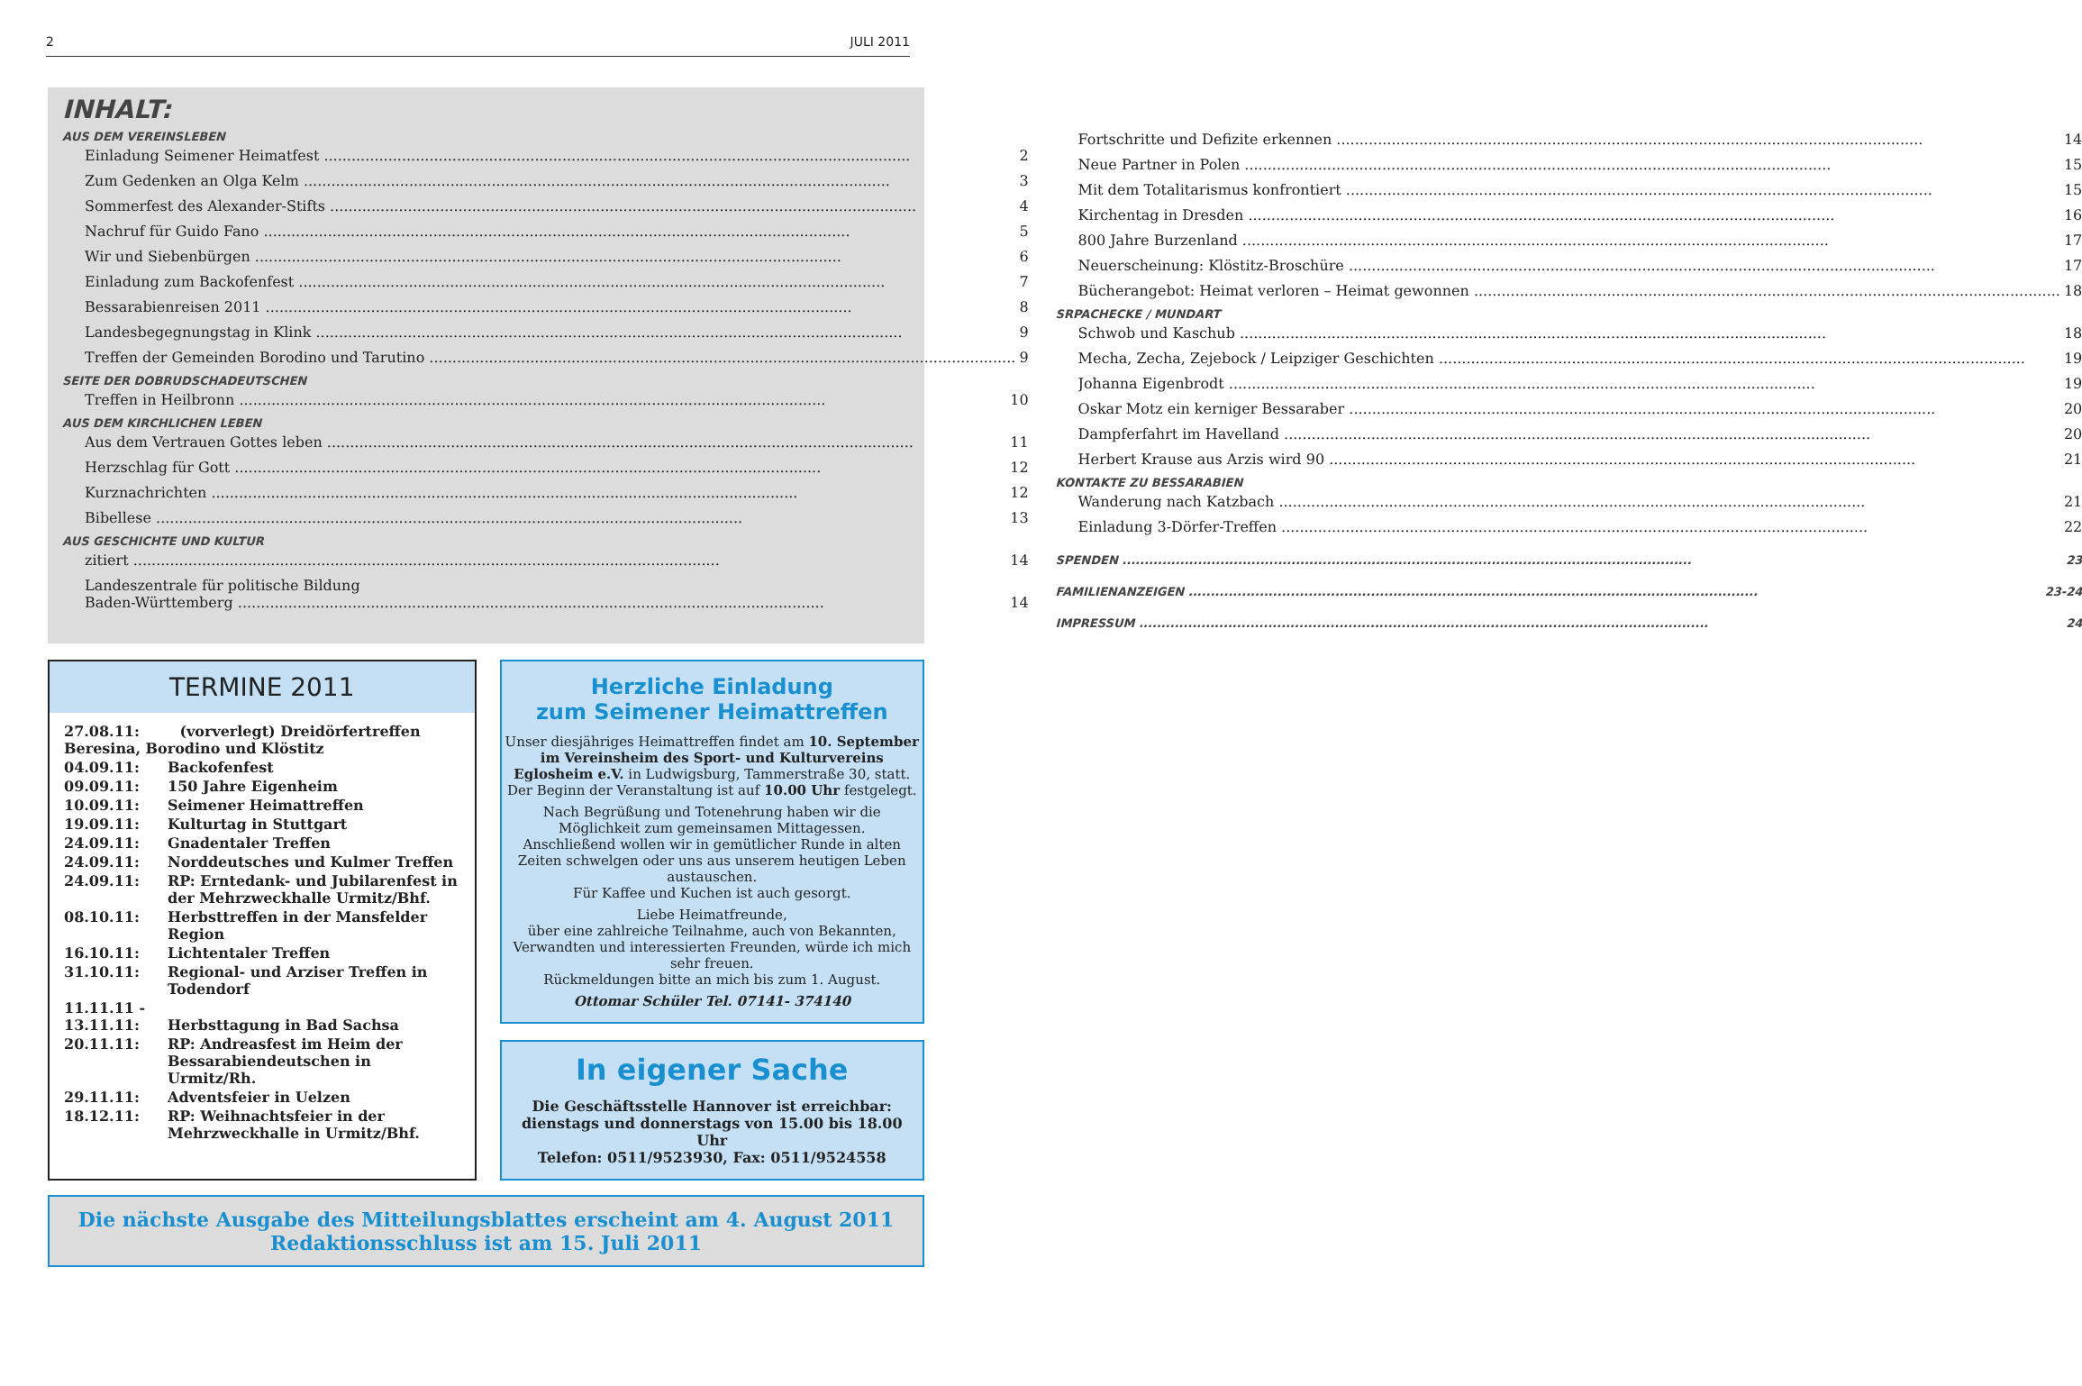2 JULI 2011
INHALT:
AUS DEM VEREINSLEBEN
Einladung Seimener Heimatfest 2
Zum Gedenken an Olga Kelm 3
Sommerfest des Alexander-Stifts 4
Nachruf für Guido Fano 5
Wir und Siebenbürgen 6
Einladung zum Backofenfest 7
Bessarabienreisen 2011 8
Landesbegegnungstag in Klink 9
Treffen der Gemeinden Borodino und Tarutino 9
SEITE DER DOBRUDSCHADEUTSCHEN
Treffen in Heilbronn 10
AUS DEM KIRCHLICHEN LEBEN
Aus dem Vertrauen Gottes leben 11
Herzschlag für Gott 12
Kurznachrichten 12
Bibellese 13
AUS GESCHICHTE UND KULTUR
zitiert 14
Landeszentrale für politische Bildung
Baden-Württemberg 14
Fortschritte und Defizite erkennen 14
Neue Partner in Polen 15
Mit dem Totalitarismus konfrontiert 15
Kirchentag in Dresden 16
800 Jahre Burzenland 17
Neuerscheinung: Klöstitz-Broschüre 17
Bücherangebot: Heimat verloren – Heimat gewonnen 18
SRPACHECKE / MUNDART
Schwob und Kaschub 18
Mecha, Zecha, Zejebock / Leipziger Geschichten 19
Johanna Eigenbrodt 19
Oskar Motz ein kerniger Bessaraber 20
Dampferfahrt im Havelland 20
Herbert Krause aus Arzis wird 90 21
KONTAKTE ZU BESSARABIEN
Wanderung nach Katzbach 21
Einladung 3-Dörfer-Treffen 22
SPENDEN 23
FAMILIENANZEIGEN 23-24
IMPRESSUM 24
TERMINE 2011
| 27.08.11: (vorverlegt) Dreidörfertreffen Beresina, Borodino und Klöstitz | |
| 04.09.11: | Backofenfest |
| 09.09.11: | 150 Jahre Eigenheim |
| 10.09.11: | Seimener Heimattreffen |
| 19.09.11: | Kulturtag in Stuttgart |
| 24.09.11: | Gnadentaler Treffen |
| 24.09.11: | Norddeutsches und Kulmer Treffen |
| 24.09.11: | RP: Erntedank- und Jubilarenfest in der Mehrzweckhalle Urmitz/Bhf. |
| 08.10.11: | Herbsttreffen in der Mansfelder Region |
| 16.10.11: | Lichtentaler Treffen |
| 31.10.11: | Regional- und Arziser Treffen in Todendorf |
| 11.11.11 - 13.11.11: | Herbsttagung in Bad Sachsa |
| 20.11.11: | RP: Andreasfest im Heim der Bessarabiendeutschen in Urmitz/Rh. |
| 29.11.11: | Adventsfeier in Uelzen |
| 18.12.11: | RP: Weihnachtsfeier in der Mehrzweckhalle in Urmitz/Bhf. |
Herzliche Einladung
zum Seimener Heimattreffen
Unser diesjähriges Heimattreffen findet am 10. September im Vereinsheim des Sport- und Kulturvereins Eglosheim e.V. in Ludwigsburg, Tammerstraße 30, statt.
Der Beginn der Veranstaltung ist auf 10.00 Uhr festgelegt.
Nach Begrüßung und Totenehrung haben wir die Möglichkeit zum gemeinsamen Mittagessen.
Anschließend wollen wir in gemütlicher Runde in alten Zeiten schwelgen oder uns aus unserem heutigen Leben austauschen.
Für Kaffee und Kuchen ist auch gesorgt.
Liebe Heimatfreunde,
über eine zahlreiche Teilnahme, auch von Bekannten, Verwandten und interessierten Freunden, würde ich mich sehr freuen.
Rückmeldungen bitte an mich bis zum 1. August.
Ottomar Schüler Tel. 07141- 374140
In eigener Sache
Die Geschäftsstelle Hannover ist erreichbar:
dienstags und donnerstags von 15.00 bis 18.00 Uhr
Telefon: 0511/9523930, Fax: 0511/9524558
Die nächste Ausgabe des Mitteilungsblattes erscheint am 4. August 2011
Redaktionsschluss ist am 15. Juli 2011